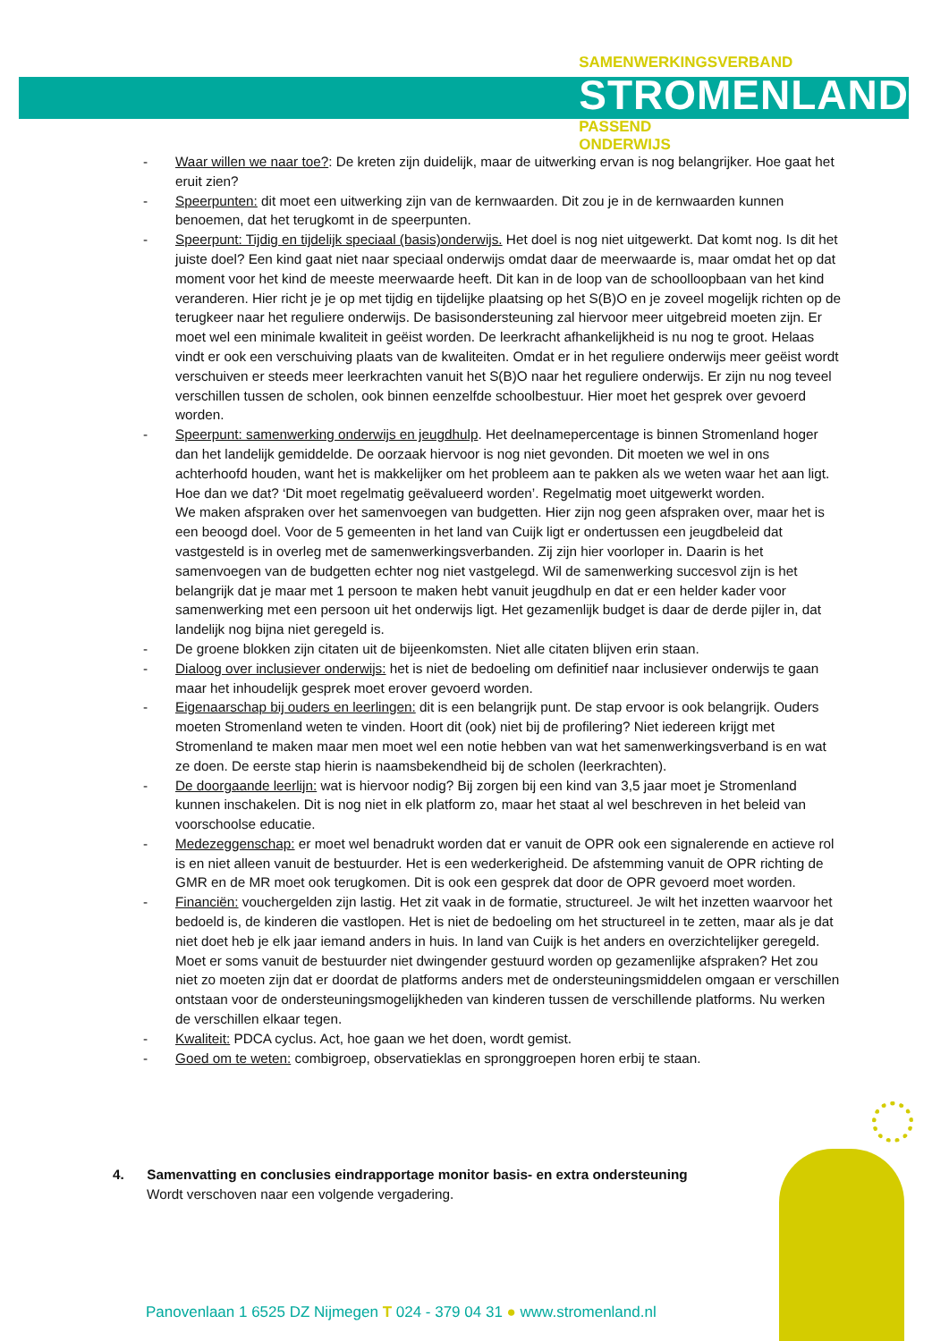SAMENWERKINGSVERBAND
STROMENLAND
PASSEND
ONDERWIJS
- Waar willen we naar toe?: De kreten zijn duidelijk, maar de uitwerking ervan is nog belangrijker. Hoe gaat het eruit zien?
- Speerpunten: dit moet een uitwerking zijn van de kernwaarden. Dit zou je in de kernwaarden kunnen benoemen, dat het terugkomt in de speerpunten.
- Speerpunt: Tijdig en tijdelijk speciaal (basis)onderwijs. Het doel is nog niet uitgewerkt. Dat komt nog. Is dit het juiste doel? Een kind gaat niet naar speciaal onderwijs omdat daar de meerwaarde is, maar omdat het op dat moment voor het kind de meeste meerwaarde heeft. Dit kan in de loop van de schoolloopbaan van het kind veranderen. Hier richt je je op met tijdig en tijdelijke plaatsing op het S(B)O en je zoveel mogelijk richten op de terugkeer naar het reguliere onderwijs. De basisondersteuning zal hiervoor meer uitgebreid moeten zijn. Er moet wel een minimale kwaliteit in geëist worden. De leerkracht afhankelijkheid is nu nog te groot. Helaas vindt er ook een verschuiving plaats van de kwaliteiten. Omdat er in het reguliere onderwijs meer geëist wordt verschuiven er steeds meer leerkrachten vanuit het S(B)O naar het reguliere onderwijs. Er zijn nu nog teveel verschillen tussen de scholen, ook binnen eenzelfde schoolbestuur. Hier moet het gesprek over gevoerd worden.
- Speerpunt: samenwerking onderwijs en jeugdhulp. Het deelnamepercentage is binnen Stromenland hoger dan het landelijk gemiddelde. De oorzaak hiervoor is nog niet gevonden. Dit moeten we wel in ons achterhoofd houden, want het is makkelijker om het probleem aan te pakken als we weten waar het aan ligt. Hoe dan we dat? ‘Dit moet regelmatig geëvalueerd worden’. Regelmatig moet uitgewerkt worden.
We maken afspraken over het samenvoegen van budgetten. Hier zijn nog geen afspraken over, maar het is een beoogd doel. Voor de 5 gemeenten in het land van Cuijk ligt er ondertussen een jeugdbeleid dat vastgesteld is in overleg met de samenwerkingsverbanden. Zij zijn hier voorloper in. Daarin is het samenvoegen van de budgetten echter nog niet vastgelegd. Wil de samenwerking succesvol zijn is het belangrijk dat je maar met 1 persoon te maken hebt vanuit jeugdhulp en dat er een helder kader voor samenwerking met een persoon uit het onderwijs ligt. Het gezamenlijk budget is daar de derde pijler in, dat landelijk nog bijna niet geregeld is.
- De groene blokken zijn citaten uit de bijeenkomsten. Niet alle citaten blijven erin staan.
- Dialoog over inclusiever onderwijs: het is niet de bedoeling om definitief naar inclusiever onderwijs te gaan maar het inhoudelijk gesprek moet erover gevoerd worden.
- Eigenaarschap bij ouders en leerlingen: dit is een belangrijk punt. De stap ervoor is ook belangrijk. Ouders moeten Stromenland weten te vinden. Hoort dit (ook) niet bij de profilering? Niet iedereen krijgt met Stromenland te maken maar men moet wel een notie hebben van wat het samenwerkingsverband is en wat ze doen. De eerste stap hierin is naamsbekendheid bij de scholen (leerkrachten).
- De doorgaande leerlijn: wat is hiervoor nodig? Bij zorgen bij een kind van 3,5 jaar moet je Stromenland kunnen inschakelen. Dit is nog niet in elk platform zo, maar het staat al wel beschreven in het beleid van voorschoolse educatie.
- Medezeggenschap: er moet wel benadrukt worden dat er vanuit de OPR ook een signalerende en actieve rol is en niet alleen vanuit de bestuurder. Het is een wederkerigheid. De afstemming vanuit de OPR richting de GMR en de MR moet ook terugkomen. Dit is ook een gesprek dat door de OPR gevoerd moet worden.
- Financiën: vouchergelden zijn lastig. Het zit vaak in de formatie, structureel. Je wilt het inzetten waarvoor het bedoeld is, de kinderen die vastlopen. Het is niet de bedoeling om het structureel in te zetten, maar als je dat niet doet heb je elk jaar iemand anders in huis. In land van Cuijk is het anders en overzichtelijker geregeld. Moet er soms vanuit de bestuurder niet dwingender gestuurd worden op gezamenlijke afspraken? Het zou niet zo moeten zijn dat er doordat de platforms anders met de ondersteuningsmiddelen omgaan er verschillen ontstaan voor de ondersteuningsmogelijkheden van kinderen tussen de verschillende platforms. Nu werken de verschillen elkaar tegen.
- Kwaliteit: PDCA cyclus. Act, hoe gaan we het doen, wordt gemist.
- Goed om te weten: combigroep, observatieklas en spronggroepen horen erbij te staan.
4. Samenvatting en conclusies eindrapportage monitor basis- en extra ondersteuning
Wordt verschoven naar een volgende vergadering.
Panovenlaan 1 6525 DZ Nijmegen T 024 - 379 04 31 ● www.stromenland.nl